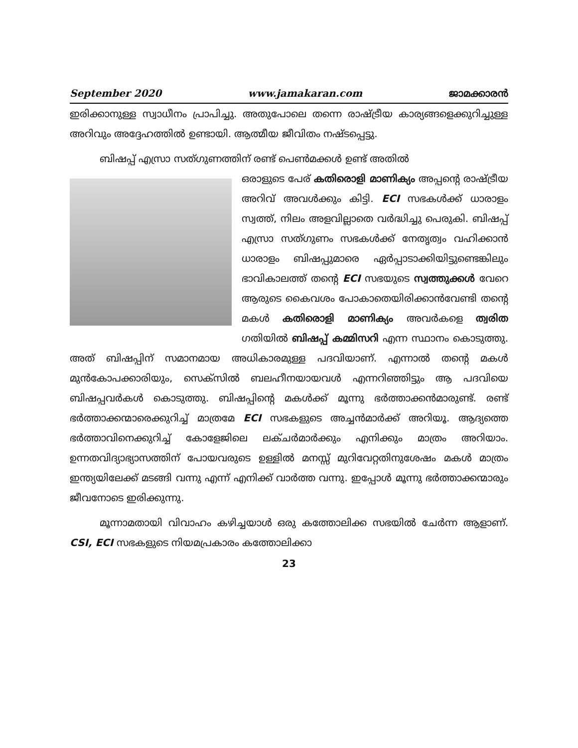September 2020 www.jamakaran.com ജാമക്കാരൻ
ഇരിക്കാനുള്ള സ്വാധീനം പ്രാപിച്ചു. അതുപോലെ തന്നെ രാഷ്ട്രീയ കാര്യങ്ങളെക്കുറിച്ചുള്ള അറിവും അദ്ദേഹത്തിൽ ഉണ്ടായി. ആത്മീയ ജീവിതം നഷ്ടപ്പെട്ടു.
ബിഷപ്പ് എസ്രാ സത്ഗുണത്തിന് രണ്ട് പെൺമക്കൾ ഉണ്ട് അതിൽ
ഒരാളുടെ പേര് കതിരൊളി മാണിക്യം അപ്പന്റെ രാഷ്ട്രീയ അറിവ് അവൾക്കും കിട്ടി. ECI സഭകൾക്ക് ധാരാളം സ്വത്ത്, നിലം അളവില്ലാതെ വർദ്ധിച്ചു പെരുകി. ബിഷപ്പ് എസ്രാ സത്ഗുണം സഭകൾക്ക് നേതൃത്വം വഹിക്കാൻ ധാരാളം ബിഷപ്പുമാരെ ഏർപ്പാടാക്കിയിട്ടുണ്ടെങ്കിലും ഭാവികാലത്ത് തന്റെ ECI സഭയുടെ സ്വത്തുക്കൾ വേറെ ആരുടെ കൈവശം പോകാതെയിരിക്കാൻവേണ്ടി തന്റെ മകൾ കതിരൊളി മാണിക്യം അവർകളെ ത്വരിത ഗതിയിൽ ബിഷപ്പ് കമ്മിസറി എന്ന സ്ഥാനം കൊടുത്തു. അത് ബിഷപ്പിന് സമാനമായ അധികാരമുള്ള പദവിയാണ്. എന്നാൽ തന്റെ മകൾ മുൻകോപക്കാരിയും, സെക്സിൽ ബലഹീനയായവൾ എന്നറിഞ്ഞിട്ടും ആ പദവിയെ ബിഷപ്പവർകൾ കൊടുത്തു. ബിഷപ്പിന്റെ മകൾക്ക് മൂന്നു ഭർത്താക്കൻമാരുണ്ട്. രണ്ട് ഭർത്താക്കന്മാരെക്കുറിച്ച് മാത്രമേ ECI സഭകളുടെ അച്ചൻമാർക്ക് അറിയൂ. ആദ്യത്തെ ഭർത്താവിനെക്കുറിച്ച് കോളേജിലെ ലക്ചർമാർക്കും എനിക്കും മാത്രം അറിയാം. ഉന്നതവിദ്യാഭ്യാസത്തിന് പോയവരുടെ ഉള്ളിൽ മനസ്സ് മുറിവേറ്റതിനുശേഷം മകൾ മാത്രം ഇന്ത്യയിലേക്ക് മടങ്ങി വന്നു എന്ന് എനിക്ക് വാർത്ത വന്നു. ഇപ്പോൾ മൂന്നു ഭർത്താക്കന്മാരും ജീവനോടെ ഇരിക്കുന്നു.
മൂന്നാമതായി വിവാഹം കഴിച്ചയാൾ ഒരു കത്തോലിക്ക സഭയിൽ ചേർന്ന ആളാണ്. CSI, ECI സഭകളുടെ നിയമപ്രകാരം കത്തോലിക്കാ
23